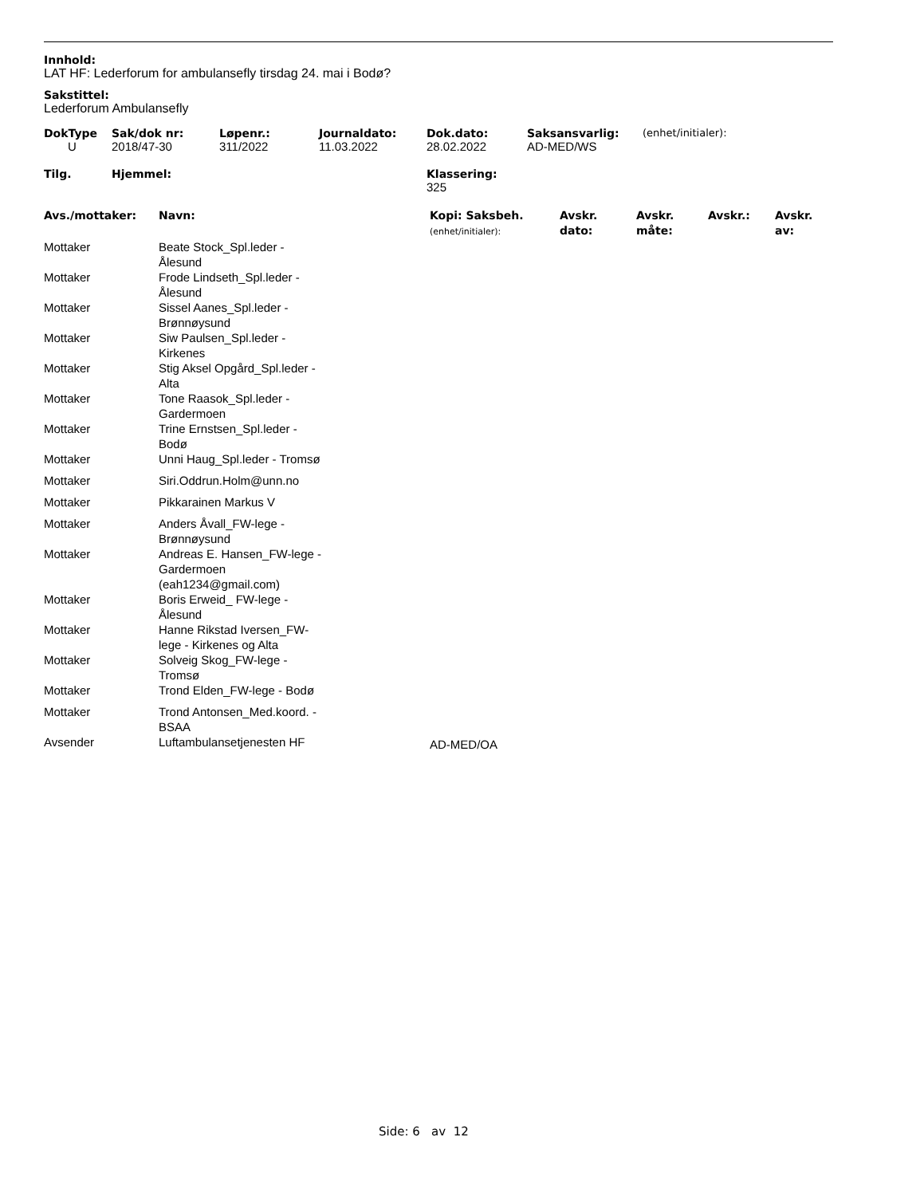Innhold:
LAT HF: Lederforum for ambulansefly tirsdag 24. mai i Bodø?
Sakstittel:
Lederforum Ambulansefly
| DokType | Sak/dok nr: | Løpenr.: | Journaldato: | Dok.dato: | Saksansvarlig: | (enhet/initialer): |
| --- | --- | --- | --- | --- | --- | --- |
| U | 2018/47-30 | 311/2022 | 11.03.2022 | 28.02.2022 | AD-MED/WS | |
| Tilg. | Hjemmel: | Klassering: |
| --- | --- | --- |
| | | 325 |
| Avs./mottaker: | Navn: | Kopi: Saksbeh. (enhet/initialer): | Avskr. dato: | Avskr. måte: | Avskr.: | Avskr. av: |
| --- | --- | --- | --- | --- | --- | --- |
| Mottaker | Beate Stock_Spl.leder - Ålesund | | | | | |
| Mottaker | Frode Lindseth_Spl.leder - Ålesund | | | | | |
| Mottaker | Sissel Aanes_Spl.leder - Brønnøysund | | | | | |
| Mottaker | Siw Paulsen_Spl.leder - Kirkenes | | | | | |
| Mottaker | Stig Aksel Opgård_Spl.leder - Alta | | | | | |
| Mottaker | Tone Raasok_Spl.leder - Gardermoen | | | | | |
| Mottaker | Trine Ernstsen_Spl.leder - Bodø | | | | | |
| Mottaker | Unni Haug_Spl.leder - Tromsø | | | | | |
| Mottaker | Siri.Oddrun.Holm@unn.no | | | | | |
| Mottaker | Pikkarainen Markus V | | | | | |
| Mottaker | Anders Åvall_FW-lege - Brønnøysund | | | | | |
| Mottaker | Andreas E. Hansen_FW-lege - Gardermoen (eah1234@gmail.com) | | | | | |
| Mottaker | Boris Erweid_ FW-lege - Ålesund | | | | | |
| Mottaker | Hanne Rikstad Iversen_FW- lege - Kirkenes og Alta | | | | | |
| Mottaker | Solveig Skog_FW-lege - Tromsø | | | | | |
| Mottaker | Trond Elden_FW-lege - Bodø | | | | | |
| Mottaker | Trond Antonsen_Med.koord. - BSAA | | | | | |
| Avsender | Luftambulansetjenesten HF | AD-MED/OA | | | | |
Side: 6 av 12